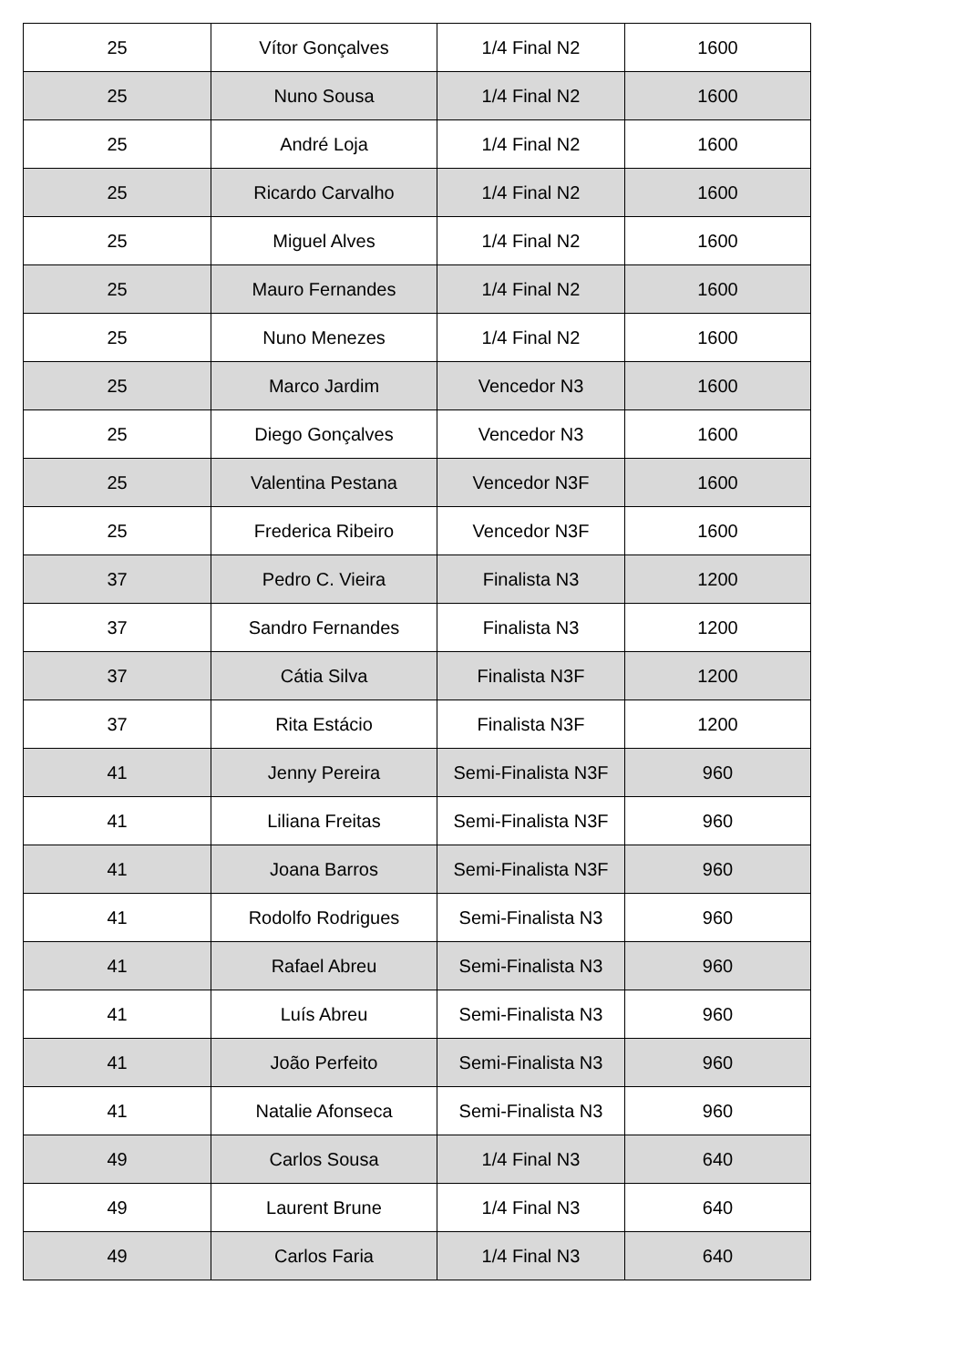| 25 | Vítor Gonçalves | 1/4 Final N2 | 1600 |
| 25 | Nuno Sousa | 1/4 Final N2 | 1600 |
| 25 | André Loja | 1/4 Final N2 | 1600 |
| 25 | Ricardo Carvalho | 1/4 Final N2 | 1600 |
| 25 | Miguel Alves | 1/4 Final N2 | 1600 |
| 25 | Mauro Fernandes | 1/4 Final N2 | 1600 |
| 25 | Nuno Menezes | 1/4 Final N2 | 1600 |
| 25 | Marco Jardim | Vencedor N3 | 1600 |
| 25 | Diego Gonçalves | Vencedor N3 | 1600 |
| 25 | Valentina Pestana | Vencedor N3F | 1600 |
| 25 | Frederica Ribeiro | Vencedor N3F | 1600 |
| 37 | Pedro C. Vieira | Finalista N3 | 1200 |
| 37 | Sandro Fernandes | Finalista N3 | 1200 |
| 37 | Cátia Silva | Finalista N3F | 1200 |
| 37 | Rita Estácio | Finalista N3F | 1200 |
| 41 | Jenny Pereira | Semi-Finalista N3F | 960 |
| 41 | Liliana Freitas | Semi-Finalista N3F | 960 |
| 41 | Joana Barros | Semi-Finalista N3F | 960 |
| 41 | Rodolfo Rodrigues | Semi-Finalista N3 | 960 |
| 41 | Rafael Abreu | Semi-Finalista N3 | 960 |
| 41 | Luís Abreu | Semi-Finalista N3 | 960 |
| 41 | João Perfeito | Semi-Finalista N3 | 960 |
| 41 | Natalie Afonseca | Semi-Finalista N3 | 960 |
| 49 | Carlos Sousa | 1/4 Final N3 | 640 |
| 49 | Laurent Brune | 1/4 Final N3 | 640 |
| 49 | Carlos Faria | 1/4 Final N3 | 640 |